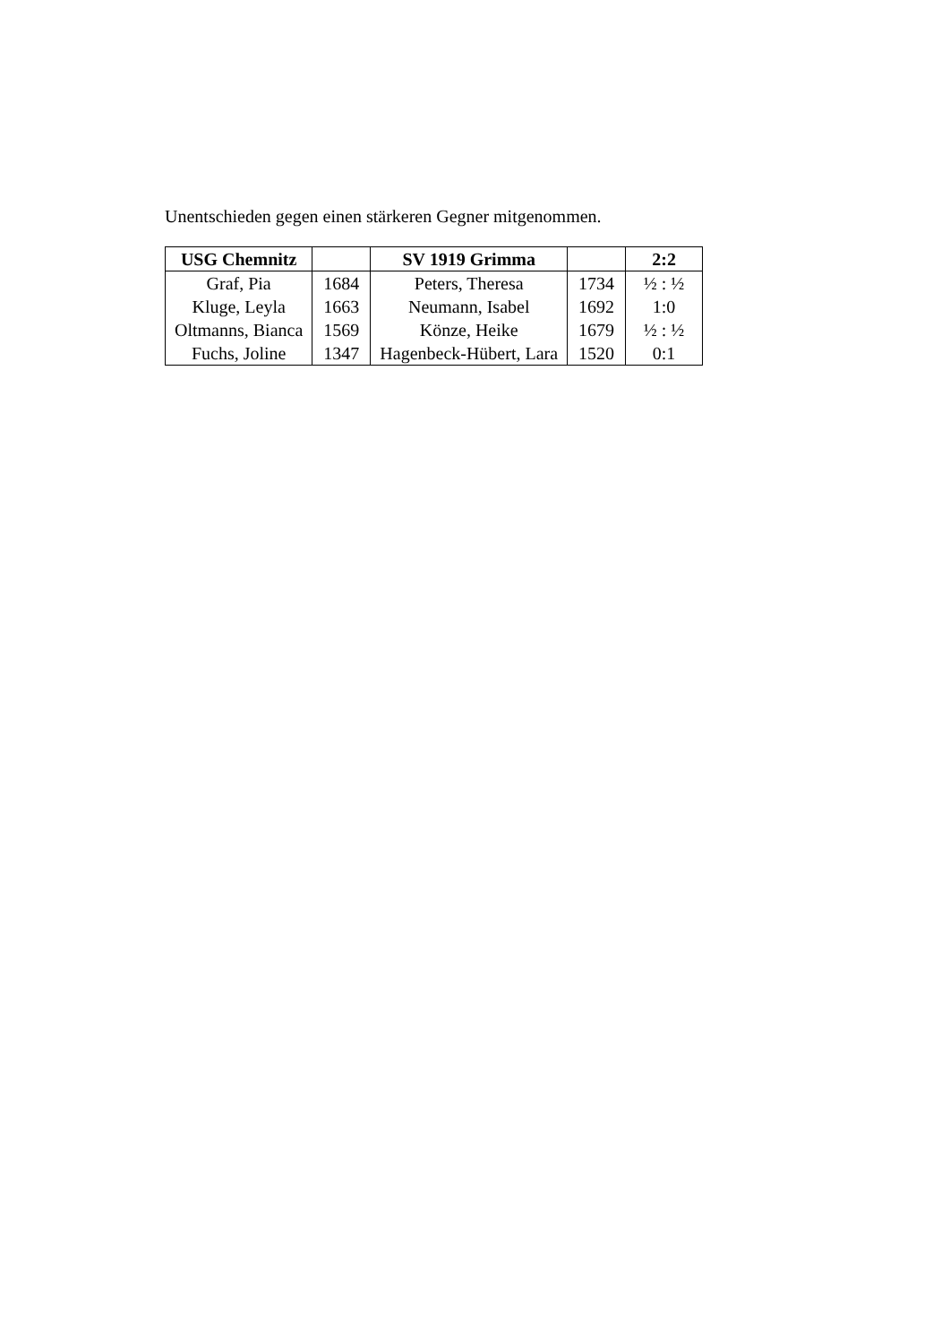Unentschieden gegen einen stärkeren Gegner mitgenommen.
| USG Chemnitz | | SV 1919 Grimma | | 2:2 |
| --- | --- | --- | --- | --- |
| Graf, Pia | 1684 | Peters, Theresa | 1734 | ½ : ½ |
| Kluge, Leyla | 1663 | Neumann, Isabel | 1692 | 1:0 |
| Oltmanns, Bianca | 1569 | Könze, Heike | 1679 | ½ : ½ |
| Fuchs, Joline | 1347 | Hagenbeck-Hübert, Lara | 1520 | 0:1 |